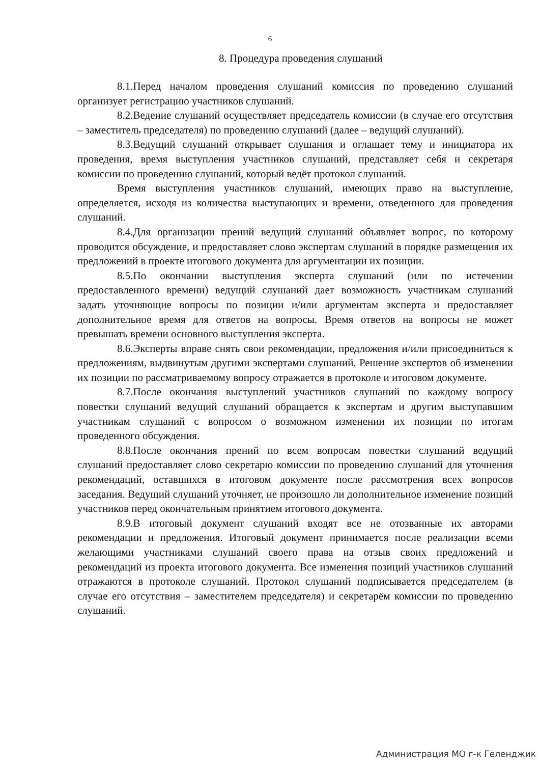6
8. Процедура проведения слушаний
8.1.Перед началом проведения слушаний комиссия по проведению слушаний организует регистрацию участников слушаний.
8.2.Ведение слушаний осуществляет председатель комиссии (в случае его отсутствия – заместитель председателя) по проведению слушаний (далее – ведущий слушаний).
8.3.Ведущий слушаний открывает слушания и оглашает тему и инициатора их проведения, время выступления участников слушаний, представляет себя и секретаря комиссии по проведению слушаний, который ведёт протокол слушаний.
Время выступления участников слушаний, имеющих право на выступление, определяется, исходя из количества выступающих и времени, отведенного для проведения слушаний.
8.4.Для организации прений ведущий слушаний объявляет вопрос, по которому проводится обсуждение, и предоставляет слово экспертам слушаний в порядке размещения их предложений в проекте итогового документа для аргументации их позиции.
8.5.По окончании выступления эксперта слушаний (или по истечении предоставленного времени) ведущий слушаний дает возможность участникам слушаний задать уточняющие вопросы по позиции и/или аргументам эксперта и предоставляет дополнительное время для ответов на вопросы. Время ответов на вопросы не может превышать времени основного выступления эксперта.
8.6.Эксперты вправе снять свои рекомендации, предложения и/или присоединиться к предложениям, выдвинутым другими экспертами слушаний. Решение экспертов об изменении их позиции по рассматриваемому вопросу отражается в протоколе и итоговом документе.
8.7.После окончания выступлений участников слушаний по каждому вопросу повестки слушаний ведущий слушаний обращается к экспертам и другим выступавшим участникам слушаний с вопросом о возможном изменении их позиции по итогам проведенного обсуждения.
8.8.После окончания прений по всем вопросам повестки слушаний ведущий слушаний предоставляет слово секретарю комиссии по проведению слушаний для уточнения рекомендаций, оставшихся в итоговом документе после рассмотрения всех вопросов заседания. Ведущий слушаний уточняет, не произошло ли дополнительное изменение позиций участников перед окончательным принятием итогового документа.
8.9.В итоговый документ слушаний входят все не отозванные их авторами рекомендации и предложения. Итоговый документ принимается после реализации всеми желающими участниками слушаний своего права на отзыв своих предложений и рекомендаций из проекта итогового документа. Все изменения позиций участников слушаний отражаются в протоколе слушаний. Протокол слушаний подписывается председателем (в случае его отсутствия – заместителем председателя) и секретарём комиссии по проведению слушаний.
Администрация МО г-к Геленджик